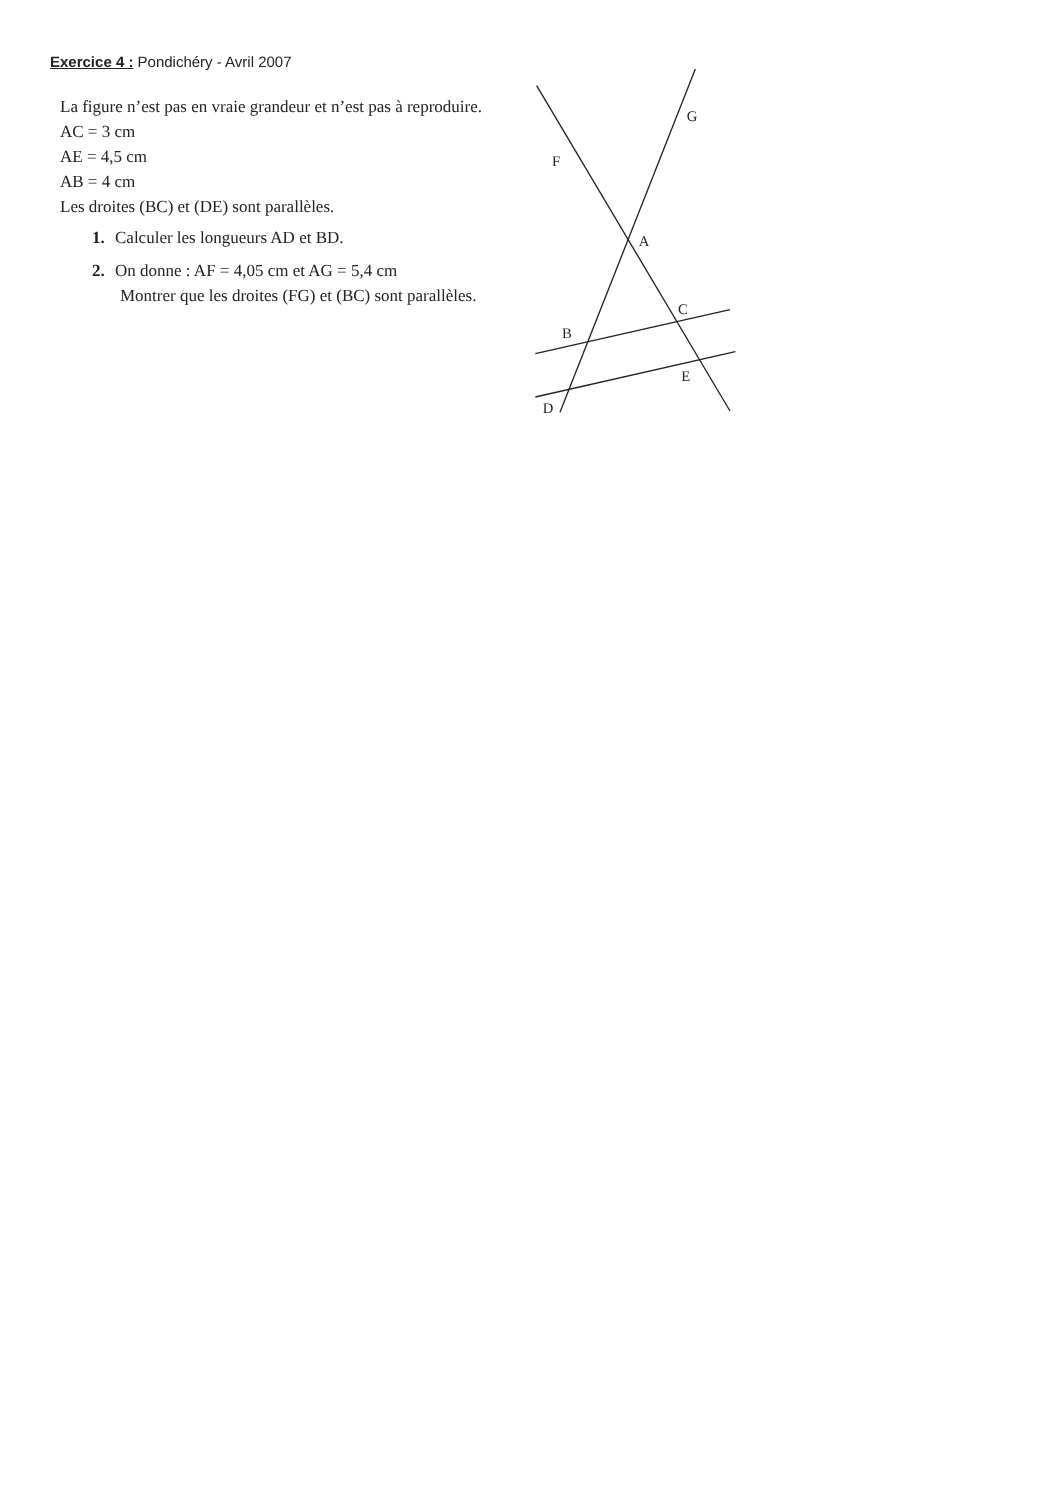Exercice 4 : Pondichéry - Avril 2007
La figure n’est pas en vraie grandeur et n’est pas à reproduire.
AC = 3 cm
AE = 4,5 cm
AB = 4 cm
Les droites (BC) et (DE) sont parallèles.
1. Calculer les longueurs AD et BD.
2. On donne : AF = 4,05 cm et AG = 5,4 cm
Montrer que les droites (FG) et (BC) sont parallèles.
G
F
A
C
B
E
D